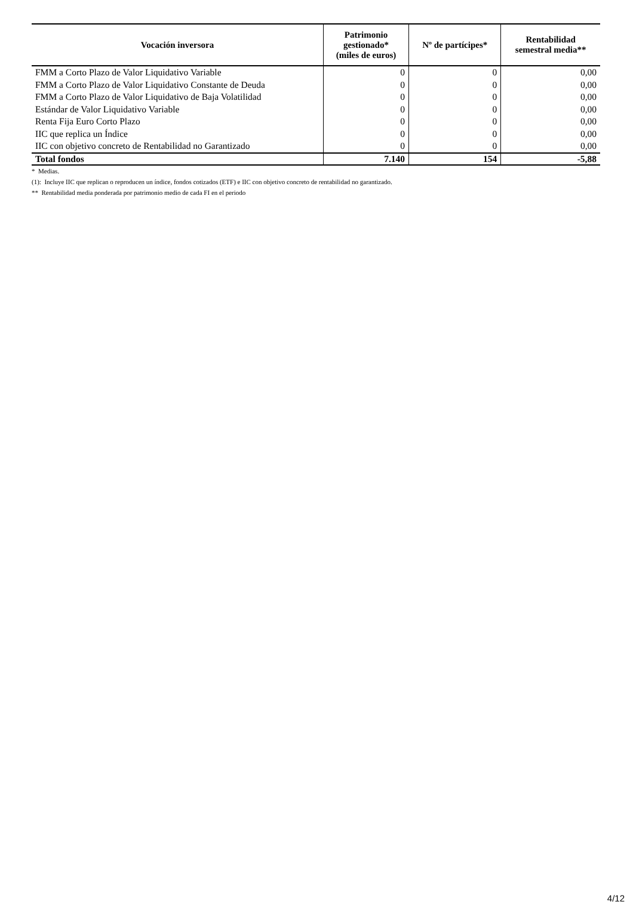| Vocación inversora | Patrimonio gestionado* (miles de euros) | Nº de partícipes* | Rentabilidad semestral media** |
| --- | --- | --- | --- |
| FMM a Corto Plazo de Valor Liquidativo Variable | 0 | 0 | 0,00 |
| FMM a Corto Plazo de Valor Liquidativo Constante de Deuda | 0 | 0 | 0,00 |
| FMM a Corto Plazo de Valor Liquidativo de Baja Volatilidad | 0 | 0 | 0,00 |
| Estándar de Valor Liquidativo Variable | 0 | 0 | 0,00 |
| Renta Fija Euro Corto Plazo | 0 | 0 | 0,00 |
| IIC que replica un Índice | 0 | 0 | 0,00 |
| IIC con objetivo concreto de Rentabilidad no Garantizado | 0 | 0 | 0,00 |
| Total fondos | 7.140 | 154 | -5,88 |
* Medias.
(1): Incluye IIC que replican o reproducen un índice, fondos cotizados (ETF) e IIC con objetivo concreto de rentabilidad no garantizado.
** Rentabilidad media ponderada por patrimonio medio de cada FI en el periodo
4/12